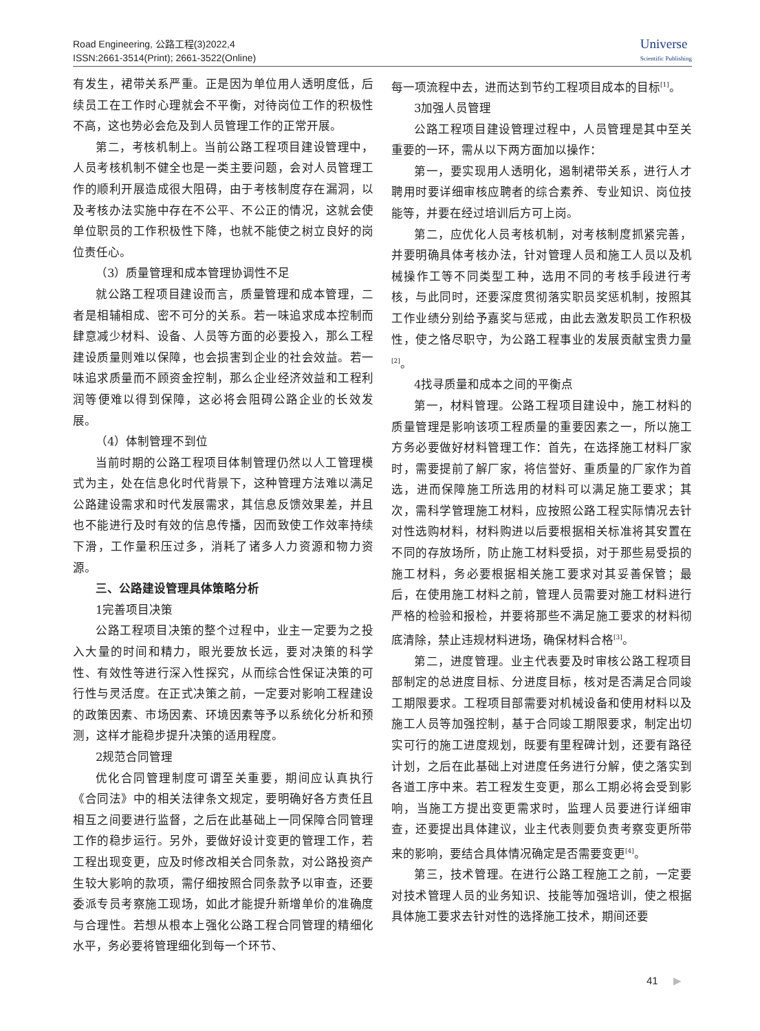Road Engineering, 公路工程(3)2022,4
ISSN:2661-3514(Print); 2661-3522(Online)
Universe
Scientific Publishing
有发生，裙带关系严重。正是因为单位用人透明度低，后续员工在工作时心理就会不平衡，对待岗位工作的积极性不高，这也势必会危及到人员管理工作的正常开展。
第二，考核机制上。当前公路工程项目建设管理中，人员考核机制不健全也是一类主要问题，会对人员管理工作的顺利开展造成很大阻碍，由于考核制度存在漏洞，以及考核办法实施中存在不公平、不公正的情况，这就会使单位职员的工作积极性下降，也就不能使之树立良好的岗位责任心。
（3）质量管理和成本管理协调性不足
就公路工程项目建设而言，质量管理和成本管理，二者是相辅相成、密不可分的关系。若一味追求成本控制而肆意减少材料、设备、人员等方面的必要投入，那么工程建设质量则难以保障，也会损害到企业的社会效益。若一味追求质量而不顾资金控制，那么企业经济效益和工程利润等便难以得到保障，这必将会阻碍公路企业的长效发展。
（4）体制管理不到位
当前时期的公路工程项目体制管理仍然以人工管理模式为主，处在信息化时代背景下，这种管理方法难以满足公路建设需求和时代发展需求，其信息反馈效果差，并且也不能进行及时有效的信息传播，因而致使工作效率持续下滑，工作量积压过多，消耗了诸多人力资源和物力资源。
三、公路建设管理具体策略分析
1完善项目决策
公路工程项目决策的整个过程中，业主一定要为之投入大量的时间和精力，眼光要放长远，要对决策的科学性、有效性等进行深入性探究，从而综合性保证决策的可行性与灵活度。在正式决策之前，一定要对影响工程建设的政策因素、市场因素、环境因素等予以系统化分析和预测，这样才能稳步提升决策的适用程度。
2规范合同管理
优化合同管理制度可谓至关重要，期间应认真执行《合同法》中的相关法律条文规定，要明确好各方责任且相互之间要进行监督，之后在此基础上一同保障合同管理工作的稳步运行。另外，要做好设计变更的管理工作，若工程出现变更，应及时修改相关合同条款，对公路投资产生较大影响的款项，需仔细按照合同条款予以审查，还要委派专员考察施工现场，如此才能提升新增单价的准确度与合理性。若想从根本上强化公路工程合同管理的精细化水平，务必要将管理细化到每一个环节、
每一项流程中去，进而达到节约工程项目成本的目标<sup>[1]</sup>。
3加强人员管理
公路工程项目建设管理过程中，人员管理是其中至关重要的一环，需从以下两方面加以操作：
第一，要实现用人透明化，遏制裙带关系，进行人才聘用时要详细审核应聘者的综合素养、专业知识、岗位技能等，并要在经过培训后方可上岗。
第二，应优化人员考核机制，对考核制度抓紧完善，并要明确具体考核办法，针对管理人员和施工人员以及机械操作工等不同类型工种，选用不同的考核手段进行考核，与此同时，还要深度贯彻落实职员奖惩机制，按照其工作业绩分别给予嘉奖与惩戒，由此去激发职员工作积极性，使之恪尽职守，为公路工程事业的发展贡献宝贵力量<sup>[2]</sup>。
4找寻质量和成本之间的平衡点
第一，材料管理。公路工程项目建设中，施工材料的质量管理是影响该项工程质量的重要因素之一，所以施工方务必要做好材料管理工作：首先，在选择施工材料厂家时，需要提前了解厂家，将信誉好、重质量的厂家作为首选，进而保障施工所选用的材料可以满足施工要求；其次，需科学管理施工材料，应按照公路工程实际情况去针对性选购材料，材料购进以后要根据相关标准将其安置在不同的存放场所，防止施工材料受损，对于那些易受损的施工材料，务必要根据相关施工要求对其妥善保管；最后，在使用施工材料之前，管理人员需要对施工材料进行严格的检验和报检，并要将那些不满足施工要求的材料彻底清除，禁止违规材料进场，确保材料合格<sup>[3]</sup>。
第二，进度管理。业主代表要及时审核公路工程项目部制定的总进度目标、分进度目标，核对是否满足合同竣工期限要求。工程项目部需要对机械设备和使用材料以及施工人员等加强控制，基于合同竣工期限要求，制定出切实可行的施工进度规划，既要有里程碑计划，还要有路径计划，之后在此基础上对进度任务进行分解，使之落实到各道工序中来。若工程发生变更，那么工期必将会受到影响，当施工方提出变更需求时，监理人员要进行详细审查，还要提出具体建议，业主代表则要负责考察变更所带来的影响，要结合具体情况确定是否需要变更<sup>[4]</sup>。
第三，技术管理。在进行公路工程施工之前，一定要对技术管理人员的业务知识、技能等加强培训，使之根据具体施工要求去针对性的选择施工技术，期间还要
41 ▶